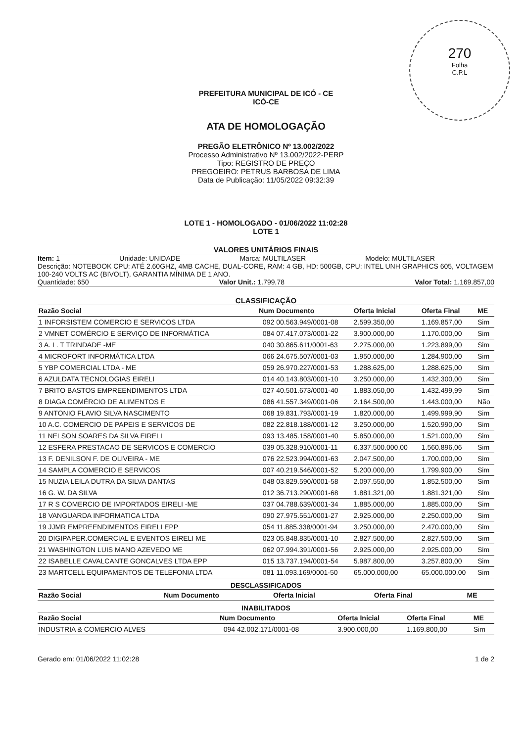270
Folha
C.P.L
PREFEITURA MUNICIPAL DE ICÓ - CE
ICÓ-CE
ATA DE HOMOLOGAÇÃO
PREGÃO ELETRÔNICO Nº 13.002/2022
Processo Administrativo Nº 13.002/2022-PERP
Tipo: REGISTRO DE PREÇO
PREGOEIRO: PETRUS BARBOSA DE LIMA
Data de Publicação: 11/05/2022 09:32:39
LOTE 1 - HOMOLOGADO - 01/06/2022 11:02:28
LOTE 1
VALORES UNITÁRIOS FINAIS
Item: 1 Unidade: UNIDADE Marca: MULTILASER Modelo: MULTILASER
Descrição: NOTEBOOK CPU: ATÉ 2.60GHZ, 4MB CACHE, DUAL-CORE, RAM: 4 GB, HD: 500GB, CPU: INTEL UNH GRAPHICS 605, VOLTAGEM 100-240 VOLTS AC (BIVOLT), GARANTIA MÍNIMA DE 1 ANO.
Quantidade: 650 Valor Unit.: 1.799,78 Valor Total: 1.169.857,00
CLASSIFICAÇÃO
| Razão Social | Num | Documento | Oferta Inicial | Oferta Final | ME |
| --- | --- | --- | --- | --- | --- |
| 1 INFORSISTEM COMERCIO E SERVICOS LTDA | 092 | 00.563.949/0001-08 | 2.599.350,00 | 1.169.857,00 | Sim |
| 2 VMNET COMÉRCIO E SERVIÇO DE INFORMÁTICA | 084 | 07.417.073/0001-22 | 3.900.000,00 | 1.170.000,00 | Sim |
| 3 A. L. T TRINDADE -ME | 040 | 30.865.611/0001-63 | 2.275.000,00 | 1.223.899,00 | Sim |
| 4 MICROFORT INFORMÁTICA LTDA | 066 | 24.675.507/0001-03 | 1.950.000,00 | 1.284.900,00 | Sim |
| 5 YBP COMERCIAL LTDA - ME | 059 | 26.970.227/0001-53 | 1.288.625,00 | 1.288.625,00 | Sim |
| 6 AZULDATA TECNOLOGIAS EIRELI | 014 | 40.143.803/0001-10 | 3.250.000,00 | 1.432.300,00 | Sim |
| 7 BRITO BASTOS EMPREENDIMENTOS LTDA | 027 | 40.501.673/0001-40 | 1.883.050,00 | 1.432.499,99 | Sim |
| 8 DIAGA COMÉRCIO DE ALIMENTOS E | 086 | 41.557.349/0001-06 | 2.164.500,00 | 1.443.000,00 | Não |
| 9 ANTONIO FLAVIO SILVA NASCIMENTO | 068 | 19.831.793/0001-19 | 1.820.000,00 | 1.499.999,90 | Sim |
| 10 A.C. COMERCIO DE PAPEIS E SERVICOS DE | 082 | 22.818.188/0001-12 | 3.250.000,00 | 1.520.990,00 | Sim |
| 11 NELSON SOARES DA SILVA EIRELI | 093 | 13.485.158/0001-40 | 5.850.000,00 | 1.521.000,00 | Sim |
| 12 ESFERA PRESTACAO DE SERVICOS E COMERCIO | 039 | 05.328.910/0001-11 | 6.337.500.000,00 | 1.560.896,06 | Sim |
| 13 F. DENILSON F. DE OLIVEIRA - ME | 076 | 22.523.994/0001-63 | 2.047.500,00 | 1.700.000,00 | Sim |
| 14 SAMPLA COMERCIO E SERVICOS | 007 | 40.219.546/0001-52 | 5.200.000,00 | 1.799.900,00 | Sim |
| 15 NUZIA LEILA DUTRA DA SILVA DANTAS | 048 | 03.829.590/0001-58 | 2.097.550,00 | 1.852.500,00 | Sim |
| 16 G. W. DA SILVA | 012 | 36.713.290/0001-68 | 1.881.321,00 | 1.881.321,00 | Sim |
| 17 R S COMERCIO DE IMPORTADOS EIRELI -ME | 037 | 04.788.639/0001-34 | 1.885.000,00 | 1.885.000,00 | Sim |
| 18 VANGUARDA INFORMATICA LTDA | 090 | 27.975.551/0001-27 | 2.925.000,00 | 2.250.000,00 | Sim |
| 19 JJMR EMPREENDIMENTOS EIRELI EPP | 054 | 11.885.338/0001-94 | 3.250.000,00 | 2.470.000,00 | Sim |
| 20 DIGIPAPER.COMERCIAL E EVENTOS EIRELI ME | 023 | 05.848.835/0001-10 | 2.827.500,00 | 2.827.500,00 | Sim |
| 21 WASHINGTON LUIS MANO AZEVEDO ME | 062 | 07.994.391/0001-56 | 2.925.000,00 | 2.925.000,00 | Sim |
| 22 ISABELLE CAVALCANTE GONCALVES LTDA EPP | 015 | 13.737.194/0001-54 | 5.987.800,00 | 3.257.800,00 | Sim |
| 23 MARTCELL EQUIPAMENTOS DE TELEFONIA LTDA | 081 | 11.093.169/0001-50 | 65.000.000,00 | 65.000.000,00 | Sim |
DESCLASSIFICADOS
| Razão Social | Num | Documento | Oferta Inicial | Oferta Final | ME |
| --- | --- | --- | --- | --- | --- |
INABILITADOS
| Razão Social | Num | Documento | Oferta Inicial | Oferta Final | ME |
| --- | --- | --- | --- | --- | --- |
| INDUSTRIA & COMERCIO ALVES | 094 | 42.002.171/0001-08 | 3.900.000,00 | 1.169.800,00 | Sim |
Gerado em: 01/06/2022 11:02:28 1 de 2